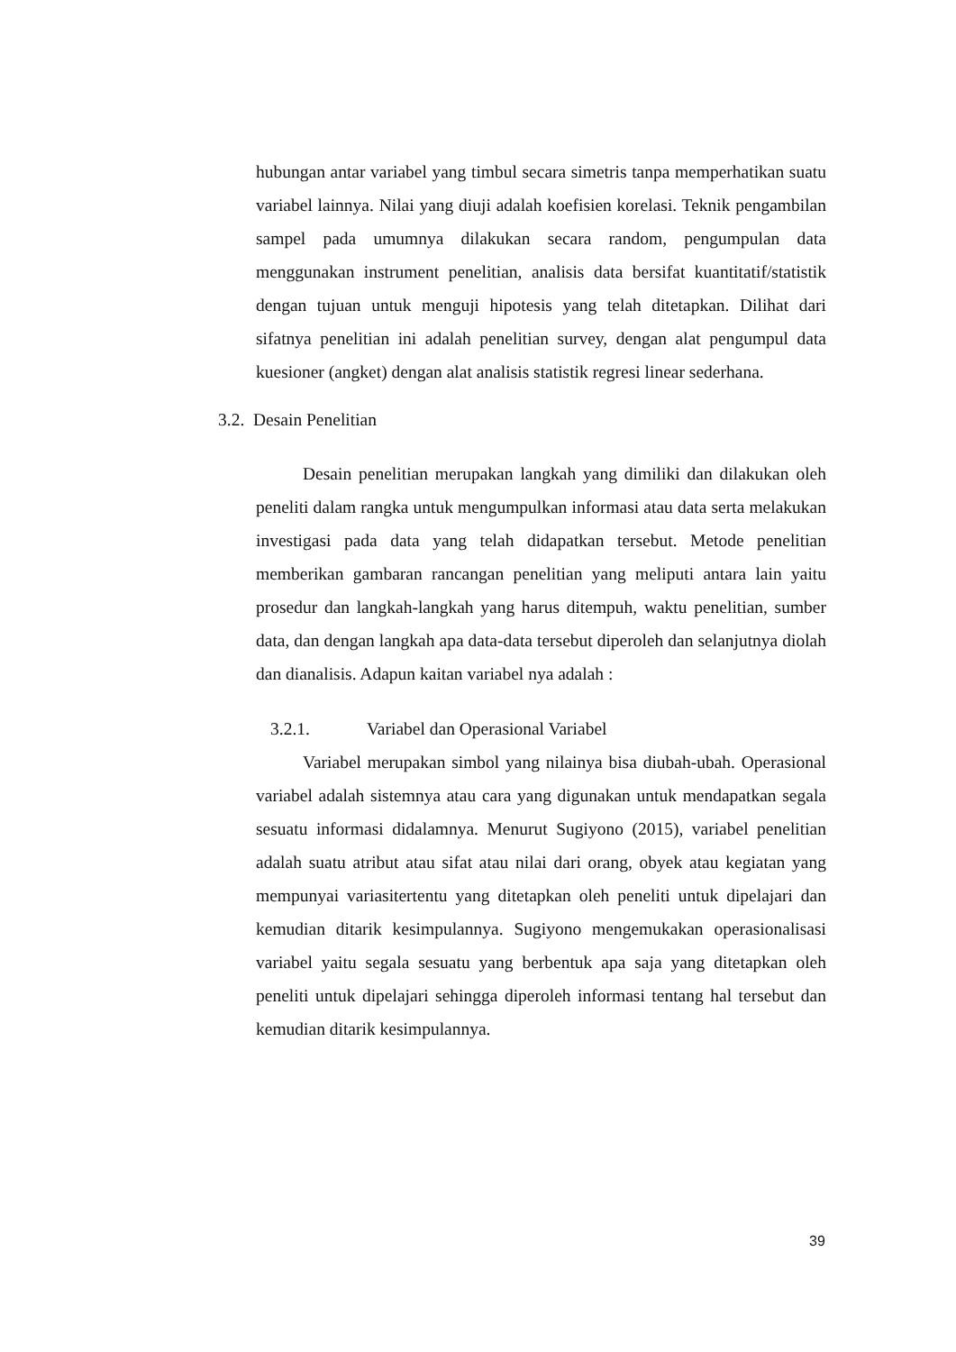hubungan antar variabel yang timbul secara simetris tanpa memperhatikan suatu variabel lainnya. Nilai yang diuji adalah koefisien korelasi. Teknik pengambilan sampel pada umumnya dilakukan secara random, pengumpulan data menggunakan instrument penelitian, analisis data bersifat kuantitatif/statistik dengan tujuan untuk menguji hipotesis yang telah ditetapkan. Dilihat dari sifatnya penelitian ini adalah penelitian survey, dengan alat pengumpul data kuesioner (angket) dengan alat analisis statistik regresi linear sederhana.
3.2. Desain Penelitian
Desain penelitian merupakan langkah yang dimiliki dan dilakukan oleh peneliti dalam rangka untuk mengumpulkan informasi atau data serta melakukan investigasi pada data yang telah didapatkan tersebut. Metode penelitian memberikan gambaran rancangan penelitian yang meliputi antara lain yaitu prosedur dan langkah-langkah yang harus ditempuh, waktu penelitian, sumber data, dan dengan langkah apa data-data tersebut diperoleh dan selanjutnya diolah dan dianalisis. Adapun kaitan variabel nya adalah :
3.2.1. Variabel dan Operasional Variabel
Variabel merupakan simbol yang nilainya bisa diubah-ubah. Operasional variabel adalah sistemnya atau cara yang digunakan untuk mendapatkan segala sesuatu informasi didalamnya. Menurut Sugiyono (2015), variabel penelitian adalah suatu atribut atau sifat atau nilai dari orang, obyek atau kegiatan yang mempunyai variasitertentu yang ditetapkan oleh peneliti untuk dipelajari dan kemudian ditarik kesimpulannya. Sugiyono mengemukakan operasionalisasi variabel yaitu segala sesuatu yang berbentuk apa saja yang ditetapkan oleh peneliti untuk dipelajari sehingga diperoleh informasi tentang hal tersebut dan kemudian ditarik kesimpulannya.
39